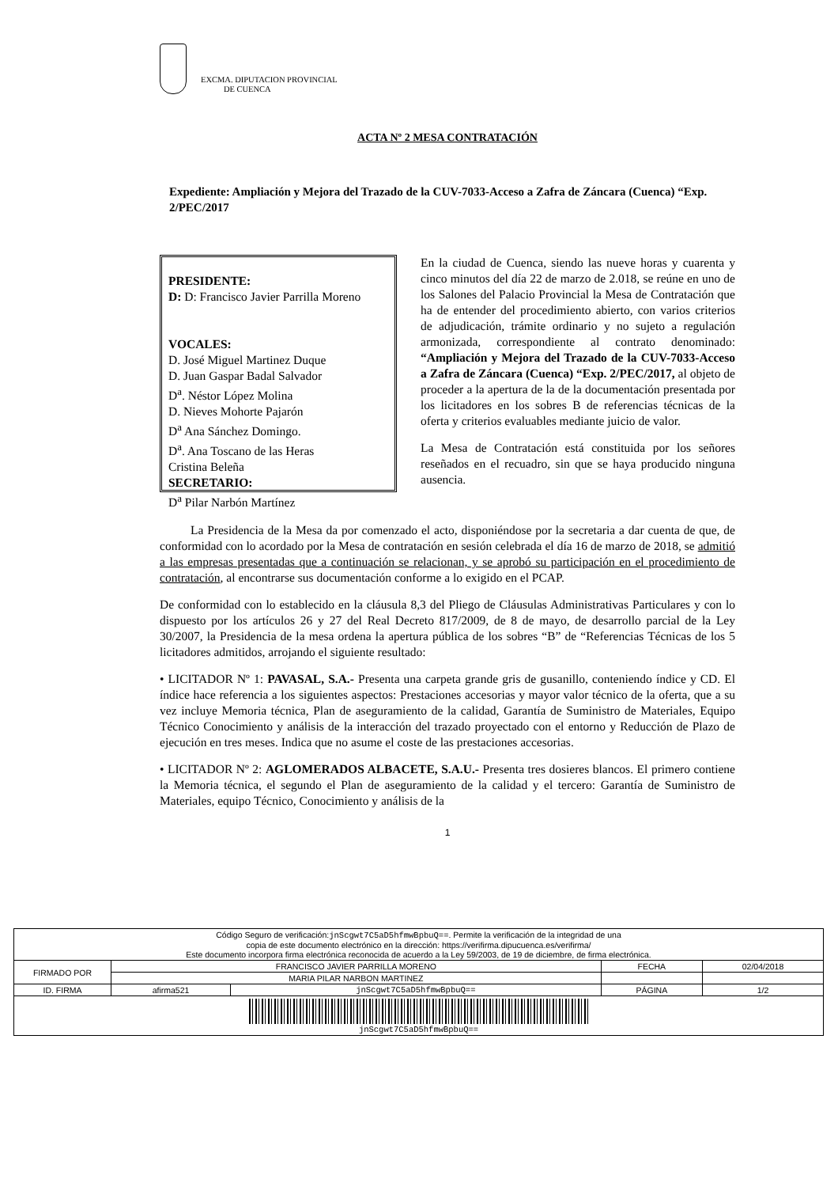EXCMA. DIPUTACION PROVINCIAL
DE CUENCA
ACTA Nº 2 MESA CONTRATACIÓN
Expediente: Ampliación y Mejora del Trazado de la CUV-7033-Acceso a Zafra de Záncara (Cuenca) “Exp. 2/PEC/2017
PRESIDENTE:
D: D: Francisco Javier Parrilla Moreno
VOCALES:
D. José Miguel Martinez Duque
D. Juan Gaspar Badal Salvador
D<sup>a</sup>. Néstor López Molina
D. Nieves Mohorte Pajarón
D<sup>a</sup> Ana Sánchez Domingo.
D<sup>a</sup>. Ana Toscano de las Heras
Cristina Beleña
SECRETARIO:
D<sup>a</sup> Pilar Narbón Martínez
En la ciudad de Cuenca, siendo las nueve horas y cuarenta y cinco minutos del día 22 de marzo de 2.018, se reúne en uno de los Salones del Palacio Provincial la Mesa de Contratación que ha de entender del procedimiento abierto, con varios criterios de adjudicación, trámite ordinario y no sujeto a regulación armonizada, correspondiente al contrato denominado: “Ampliación y Mejora del Trazado de la CUV-7033-Acceso a Zafra de Záncara (Cuenca) “Exp. 2/PEC/2017, al objeto de proceder a la apertura de la de la documentación presentada por los licitadores en los sobres B de referencias técnicas de la oferta y criterios evaluables mediante juicio de valor.
La Mesa de Contratación está constituida por los señores reseñados en el recuadro, sin que se haya producido ninguna ausencia.
La Presidencia de la Mesa da por comenzado el acto, disponiéndose por la secretaria a dar cuenta de que, de conformidad con lo acordado por la Mesa de contratación en sesión celebrada el día 16 de marzo de 2018, se admitió a las empresas presentadas que a continuación se relacionan, y se aprobó su participación en el procedimiento de contratación, al encontrarse sus documentación conforme a lo exigido en el PCAP.
De conformidad con lo establecido en la cláusula 8,3 del Pliego de Cláusulas Administrativas Particulares y con lo dispuesto por los artículos 26 y 27 del Real Decreto 817/2009, de 8 de mayo, de desarrollo parcial de la Ley 30/2007, la Presidencia de la mesa ordena la apertura pública de los sobres “B” de “Referencias Técnicas de los 5 licitadores admitidos, arrojando el siguiente resultado:
• LICITADOR Nº 1: PAVASAL, S.A.- Presenta una carpeta grande gris de gusanillo, conteniendo índice y CD. El índice hace referencia a los siguientes aspectos: Prestaciones accesorias y mayor valor técnico de la oferta, que a su vez incluye Memoria técnica, Plan de aseguramiento de la calidad, Garantía de Suministro de Materiales, Equipo Técnico Conocimiento y análisis de la interacción del trazado proyectado con el entorno y Reducción de Plazo de ejecución en tres meses. Indica que no asume el coste de las prestaciones accesorias.
• LICITADOR Nº 2: AGLOMERADOS ALBACETE, S.A.U.- Presenta tres dosieres blancos. El primero contiene la Memoria técnica, el segundo el Plan de aseguramiento de la calidad y el tercero: Garantía de Suministro de Materiales, equipo Técnico, Conocimiento y análisis de la
1
| Código Seguro de verificación: jnScgwt7C5aD5hfmwBpbuQ== . Permite la verificación de la integridad de una copia de este documento electrónico en la dirección: https://verifirma.dipucuenca.es/verifirma/ Este documento incorpora firma electrónica reconocida de acuerdo a la Ley 59/2003, de 19 de diciembre, de firma electrónica. | | | | |
| FIRMADO POR | FRANCISCO JAVIER PARRILLA MORENO | | FECHA | 02/04/2018 |
| | MARIA PILAR NARBON MARTINEZ | | | |
| ID. FIRMA | afirma521 | jnScgwt7C5aD5hfmwBpbuQ== | PÁGINA | 1/2 |
| jnScgwt7C5aD5hfmwBpbuQ== | | | | |